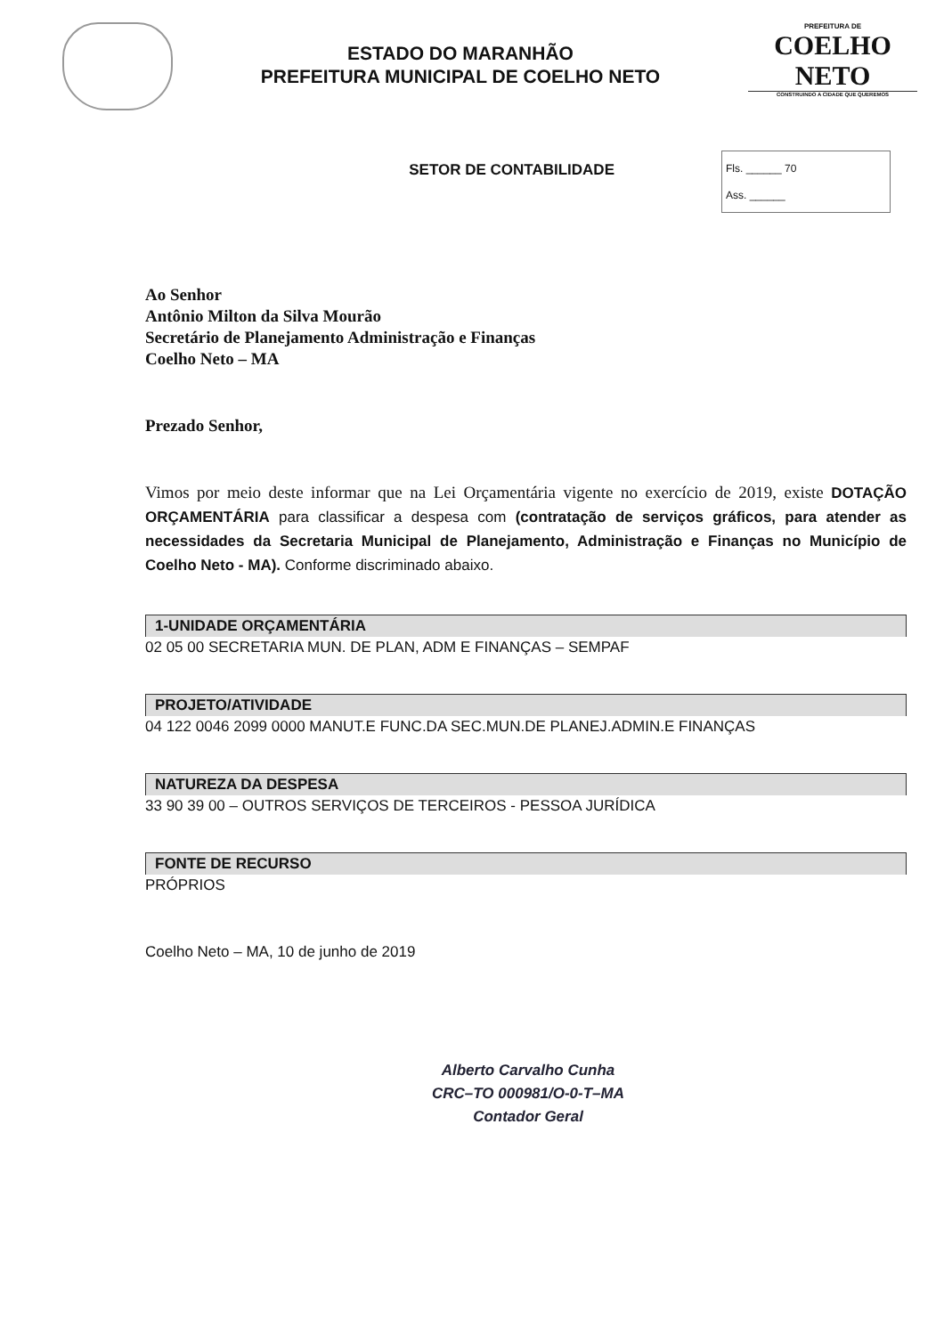ESTADO DO MARANHÃO
PREFEITURA MUNICIPAL DE COELHO NETO
PREFEITURA DE
COELHO NETO
CONSTRUINDO A CIDADE QUE QUEREMOS
SETOR DE CONTABILIDADE
Fls. ______ 70
Ass. ______
Ao Senhor
Antônio Milton da Silva Mourão
Secretário de Planejamento Administração e Finanças
Coelho Neto – MA
Prezado Senhor,
Vimos por meio deste informar que na Lei Orçamentária vigente no exercício de 2019, existe DOTAÇÃO ORÇAMENTÁRIA para classificar a despesa com (contratação de serviços gráficos, para atender as necessidades da Secretaria Municipal de Planejamento, Administração e Finanças no Município de Coelho Neto - MA). Conforme discriminado abaixo.
1-UNIDADE ORÇAMENTÁRIA
02 05 00 SECRETARIA MUN. DE PLAN, ADM E FINANÇAS – SEMPAF
PROJETO/ATIVIDADE
04 122 0046 2099 0000 MANUT.E FUNC.DA SEC.MUN.DE PLANEJ.ADMIN.E FINANÇAS
NATUREZA DA DESPESA
33 90 39 00 – OUTROS SERVIÇOS DE TERCEIROS - PESSOA JURÍDICA
FONTE DE RECURSO
PRÓPRIOS
Coelho Neto – MA, 10 de junho de 2019
Alberto Carvalho Cunha
CRC–TO 000981/O-0-T–MA
Contador Geral